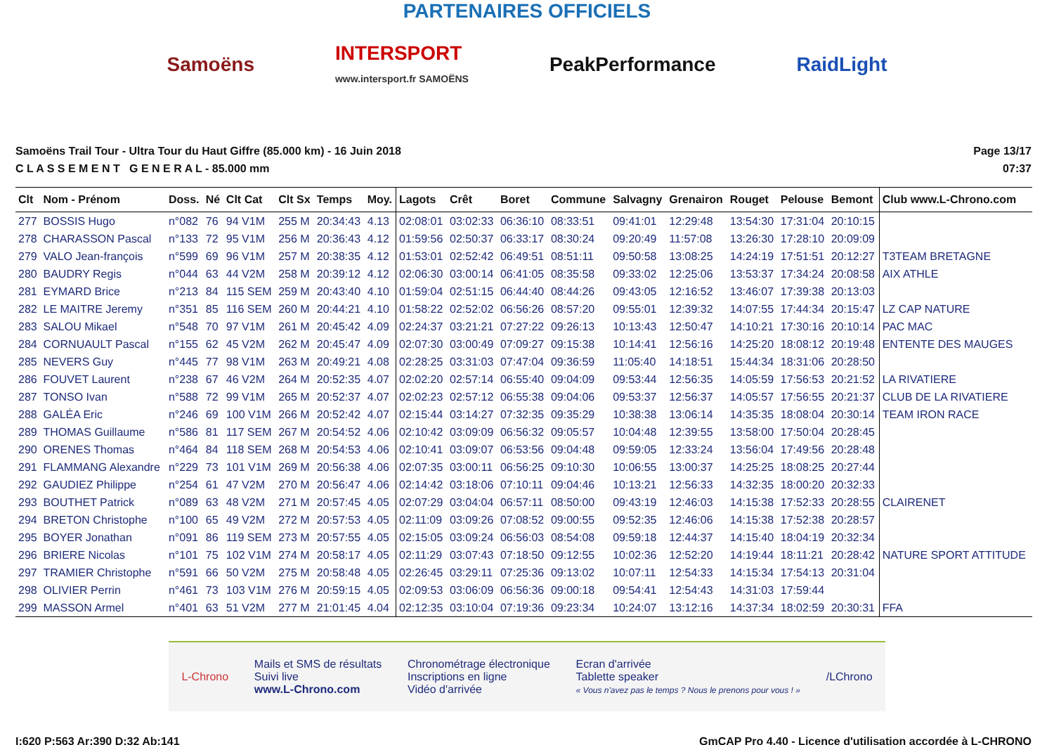PARTENAIRES OFFICIELS
Samoëns
INTERSPORT
www.intersport.fr SAMOËNS
PeakPerformance RaidLight
Samoëns Trail Tour - Ultra Tour du Haut Giffre (85.000 km) - 16 Juin 2018
C L A S S E M E N T G E N E R A L - 85.000 mm
Page 13/17
07:37
| Clt | Nom - Prénom | Doss. | Né | Clt Cat | Clt Sx | Temps | Moy. | Lagots | Crêt | Boret | Commune | Salvagny | Grenairon | Rouget | Pelouse | Bemont | Club www.L-Chrono.com |
| --- | --- | --- | --- | --- | --- | --- | --- | --- | --- | --- | --- | --- | --- | --- | --- | --- | --- |
| 277 | BOSSIS Hugo | n°082 | 76 | 94 V1M | 255 M | 20:34:43 | 4.13 | 02:08:01 | 03:02:33 | 06:36:10 | 08:33:51 | 09:41:01 | 12:29:48 | 13:54:30 | 17:31:04 | 20:10:15 | |
| 278 | CHARASSON Pascal | n°133 | 72 | 95 V1M | 256 M | 20:36:43 | 4.12 | 01:59:56 | 02:50:37 | 06:33:17 | 08:30:24 | 09:20:49 | 11:57:08 | 13:26:30 | 17:28:10 | 20:09:09 | |
| 279 | VALO Jean-françois | n°599 | 69 | 96 V1M | 257 M | 20:38:35 | 4.12 | 01:53:01 | 02:52:42 | 06:49:51 | 08:51:11 | 09:50:58 | 13:08:25 | 14:24:19 | 17:51:51 | 20:12:27 | T3TEAM BRETAGNE |
| 280 | BAUDRY Regis | n°044 | 63 | 44 V2M | 258 M | 20:39:12 | 4.12 | 02:06:30 | 03:00:14 | 06:41:05 | 08:35:58 | 09:33:02 | 12:25:06 | 13:53:37 | 17:34:24 | 20:08:58 | AIX ATHLE |
| 281 | EYMARD Brice | n°213 | 84 | 115 SEM | 259 M | 20:43:40 | 4.10 | 01:59:04 | 02:51:15 | 06:44:40 | 08:44:26 | 09:43:05 | 12:16:52 | 13:46:07 | 17:39:38 | 20:13:03 | |
| 282 | LE MAITRE Jeremy | n°351 | 85 | 116 SEM | 260 M | 20:44:21 | 4.10 | 01:58:22 | 02:52:02 | 06:56:26 | 08:57:20 | 09:55:01 | 12:39:32 | 14:07:55 | 17:44:34 | 20:15:47 | LZ CAP NATURE |
| 283 | SALOU Mikael | n°548 | 70 | 97 V1M | 261 M | 20:45:42 | 4.09 | 02:24:37 | 03:21:21 | 07:27:22 | 09:26:13 | 10:13:43 | 12:50:47 | 14:10:21 | 17:30:16 | 20:10:14 | PAC MAC |
| 284 | CORNUAULT Pascal | n°155 | 62 | 45 V2M | 262 M | 20:45:47 | 4.09 | 02:07:30 | 03:00:49 | 07:09:27 | 09:15:38 | 10:14:41 | 12:56:16 | 14:25:20 | 18:08:12 | 20:19:48 | ENTENTE DES MAUGES |
| 285 | NEVERS Guy | n°445 | 77 | 98 V1M | 263 M | 20:49:21 | 4.08 | 02:28:25 | 03:31:03 | 07:47:04 | 09:36:59 | 11:05:40 | 14:18:51 | 15:44:34 | 18:31:06 | 20:28:50 | |
| 286 | FOUVET Laurent | n°238 | 67 | 46 V2M | 264 M | 20:52:35 | 4.07 | 02:02:20 | 02:57:14 | 06:55:40 | 09:04:09 | 09:53:44 | 12:56:35 | 14:05:59 | 17:56:53 | 20:21:52 | LA RIVATIERE |
| 287 | TONSO Ivan | n°588 | 72 | 99 V1M | 265 M | 20:52:37 | 4.07 | 02:02:23 | 02:57:12 | 06:55:38 | 09:04:06 | 09:53:37 | 12:56:37 | 14:05:57 | 17:56:55 | 20:21:37 | CLUB DE LA RIVATIERE |
| 288 | GALÉA Eric | n°246 | 69 | 100 V1M | 266 M | 20:52:42 | 4.07 | 02:15:44 | 03:14:27 | 07:32:35 | 09:35:29 | 10:38:38 | 13:06:14 | 14:35:35 | 18:08:04 | 20:30:14 | TEAM IRON RACE |
| 289 | THOMAS Guillaume | n°586 | 81 | 117 SEM | 267 M | 20:54:52 | 4.06 | 02:10:42 | 03:09:09 | 06:56:32 | 09:05:57 | 10:04:48 | 12:39:55 | 13:58:00 | 17:50:04 | 20:28:45 | |
| 290 | ORENES Thomas | n°464 | 84 | 118 SEM | 268 M | 20:54:53 | 4.06 | 02:10:41 | 03:09:07 | 06:53:56 | 09:04:48 | 09:59:05 | 12:33:24 | 13:56:04 | 17:49:56 | 20:28:48 | |
| 291 | FLAMMANG Alexandre | n°229 | 73 | 101 V1M | 269 M | 20:56:38 | 4.06 | 02:07:35 | 03:00:11 | 06:56:25 | 09:10:30 | 10:06:55 | 13:00:37 | 14:25:25 | 18:08:25 | 20:27:44 | |
| 292 | GAUDIEZ Philippe | n°254 | 61 | 47 V2M | 270 M | 20:56:47 | 4.06 | 02:14:42 | 03:18:06 | 07:10:11 | 09:04:46 | 10:13:21 | 12:56:33 | 14:32:35 | 18:00:20 | 20:32:33 | |
| 293 | BOUTHET Patrick | n°089 | 63 | 48 V2M | 271 M | 20:57:45 | 4.05 | 02:07:29 | 03:04:04 | 06:57:11 | 08:50:00 | 09:43:19 | 12:46:03 | 14:15:38 | 17:52:33 | 20:28:55 | CLAIRENET |
| 294 | BRETON Christophe | n°100 | 65 | 49 V2M | 272 M | 20:57:53 | 4.05 | 02:11:09 | 03:09:26 | 07:08:52 | 09:00:55 | 09:52:35 | 12:46:06 | 14:15:38 | 17:52:38 | 20:28:57 | |
| 295 | BOYER Jonathan | n°091 | 86 | 119 SEM | 273 M | 20:57:55 | 4.05 | 02:15:05 | 03:09:24 | 06:56:03 | 08:54:08 | 09:59:18 | 12:44:37 | 14:15:40 | 18:04:19 | 20:32:34 | |
| 296 | BRIERE Nicolas | n°101 | 75 | 102 V1M | 274 M | 20:58:17 | 4.05 | 02:11:29 | 03:07:43 | 07:18:50 | 09:12:55 | 10:02:36 | 12:52:20 | 14:19:44 | 18:11:21 | 20:28:42 | NATURE SPORT ATTITUDE |
| 297 | TRAMIER Christophe | n°591 | 66 | 50 V2M | 275 M | 20:58:48 | 4.05 | 02:26:45 | 03:29:11 | 07:25:36 | 09:13:02 | 10:07:11 | 12:54:33 | 14:15:34 | 17:54:13 | 20:31:04 | |
| 298 | OLIVIER Perrin | n°461 | 73 | 103 V1M | 276 M | 20:59:15 | 4.05 | 02:09:53 | 03:06:09 | 06:56:36 | 09:00:18 | 09:54:41 | 12:54:43 | 14:31:03 | 17:59:44 | | |
| 299 | MASSON Armel | n°401 | 63 | 51 V2M | 277 M | 21:01:45 | 4.04 | 02:12:35 | 03:10:04 | 07:19:36 | 09:23:34 | 10:24:07 | 13:12:16 | 14:37:34 | 18:02:59 | 20:30:31 | FFA |
L-Chrono
Mails et SMS de résultats
Suivi live
www.L-Chrono.com
Chronométrage électronique
Inscriptions en ligne
Vidéo d'arrivée
Ecran d'arrivée
Tablette speaker
« Vous n'avez pas le temps ? Nous le prenons pour vous ! »
/LChrono
I:620 P:563 Ar:390 D:32 Ab:141 GmCAP Pro 4.40 - Licence d'utilisation accordée à L-CHRONO